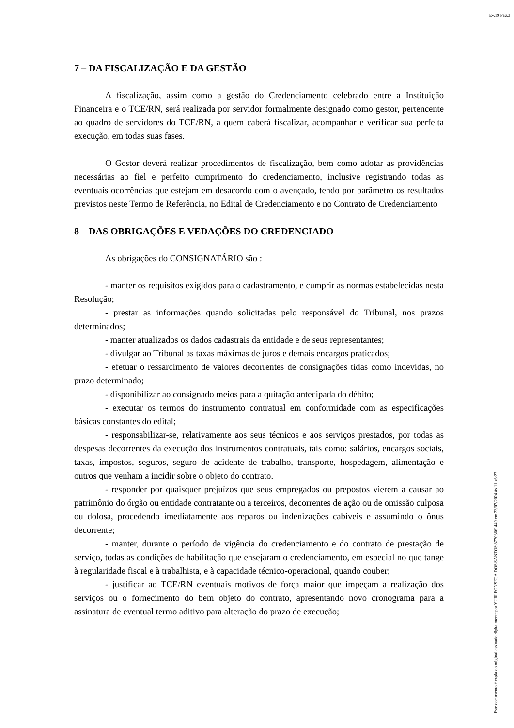Ev.19 Pág.3
7 – DA FISCALIZAÇÃO E DA GESTÃO
A fiscalização, assim como a gestão do Credenciamento celebrado entre a Instituição Financeira e o TCE/RN, será realizada por servidor formalmente designado como gestor, pertencente ao quadro de servidores do TCE/RN, a quem caberá fiscalizar, acompanhar e verificar sua perfeita execução, em todas suas fases.
O Gestor deverá realizar procedimentos de fiscalização, bem como adotar as providências necessárias ao fiel e perfeito cumprimento do credenciamento, inclusive registrando todas as eventuais ocorrências que estejam em desacordo com o avençado, tendo por parâmetro os resultados previstos neste Termo de Referência, no Edital de Credenciamento e no Contrato de Credenciamento
8 – DAS OBRIGAÇÕES E VEDAÇÕES DO CREDENCIADO
As obrigações do CONSIGNATÁRIO são :
- manter os requisitos exigidos para o cadastramento, e cumprir as normas estabelecidas nesta Resolução;
- prestar as informações quando solicitadas pelo responsável do Tribunal, nos prazos determinados;
- manter atualizados os dados cadastrais da entidade e de seus representantes;
- divulgar ao Tribunal as taxas máximas de juros e demais encargos praticados;
- efetuar o ressarcimento de valores decorrentes de consignações tidas como indevidas, no prazo determinado;
- disponibilizar ao consignado meios para a quitação antecipada do débito;
- executar os termos do instrumento contratual em conformidade com as especificações básicas constantes do edital;
- responsabilizar-se, relativamente aos seus técnicos e aos serviços prestados, por todas as despesas decorrentes da execução dos instrumentos contratuais, tais como: salários, encargos sociais, taxas, impostos, seguros, seguro de acidente de trabalho, transporte, hospedagem, alimentação e outros que venham a incidir sobre o objeto do contrato.
- responder por quaisquer prejuízos que seus empregados ou prepostos vierem a causar ao patrimônio do órgão ou entidade contratante ou a terceiros, decorrentes de ação ou de omissão culposa ou dolosa, procedendo imediatamente aos reparos ou indenizações cabíveis e assumindo o ônus decorrente;
- manter, durante o período de vigência do credenciamento e do contrato de prestação de serviço, todas as condições de habilitação que ensejaram o credenciamento, em especial no que tange à regularidade fiscal e à trabalhista, e à capacidade técnico-operacional, quando couber;
- justificar ao TCE/RN eventuais motivos de força maior que impeçam a realização dos serviços ou o fornecimento do bem objeto do contrato, apresentando novo cronograma para a assinatura de eventual termo aditivo para alteração do prazo de execução;
Este documento é cópia do original assinado digitalmente por YURI FONSECA DOS SANTOS:87703661449 em 23/07/2024 às 11:46:27